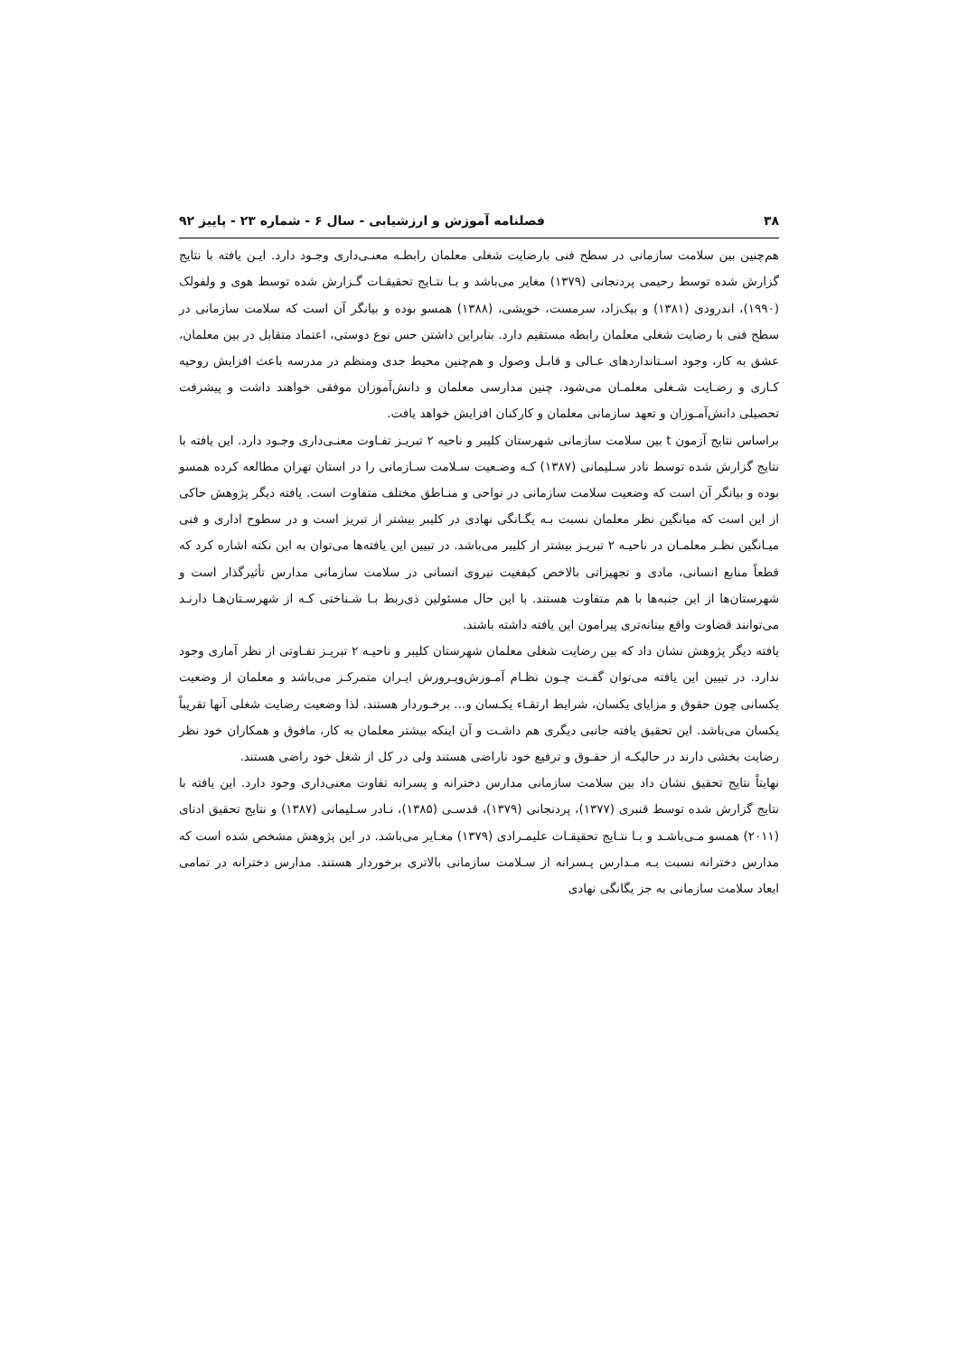۳۸ فصلنامه آموزش و ارزشیابی - سال ۶ - شماره ۲۳ - پاییز ۹۲
هم‌چنین بین سلامت سازمانی در سطح فنی بارضایت شغلی معلمان رابطـه معنـی‌داری وجـود دارد. ایـن یافته با نتایج گزارش شده توسط رحیمی پردنجانی (۱۳۷۹) مغایر می‌باشد و بـا نتـایج تحقیقـات گـزارش شده توسط هوی و ولفولک (۱۹۹۰)، اندرودی (۱۳۸۱) و بیک‌زاد، سرمست، خویشی، (۱۳۸۸) همسو بوده و بیانگر آن است که سلامت سازمانی در سطح فنی با رضایت شغلی معلمان رابطه مستقیم دارد. بنابراین داشتن حس نوع دوستی، اعتماد متقابل در بین معلمان، عشق به کار، وجود اسـتانداردهای عـالی و قابـل وصول و هم‌چنین محیط جدی ومنظم در مدرسه باعث افزایش روحیه کـاری و رضـایت شـغلی معلمـان می‌شود. چنین مدارسی معلمان و دانش‌آموزان موفقی خواهند داشت و پیشرفت تحصیلی دانش‌آمـوزان و تعهد سازمانی معلمان و کارکنان افزایش خواهد یافت.
براساس نتایج آزمون t بین سلامت سازمانی شهرستان کلیبر و ناحیه ۲ تبریـز تفـاوت معنـی‌داری وجـود دارد. این یافته با نتایج گزارش شده توسط نادر سـلیمانی (۱۳۸۷) کـه وضـعیت سـلامت سـازمانی را در استان تهران مطالعه کرده همسو بوده و بیانگر آن است که وضعیت سلامت سازمانی در نواحی و منـاطق مختلف متفاوت است. یافته دیگر پژوهش حاکی از این است که میانگین نظر معلمان نسبت بـه یگـانگی نهادی در کلیبر بیشتر از تبریز است و در سطوح اداری و فنی میـانگین نظـر معلمـان در ناحیـه ۲ تبریـز بیشتر از کلیبر می‌باشد. در تبیین این یافته‌ها می‌توان به این نکته اشاره کرد که قطعاً منابع انسانی، مادی و تجهیزاتی بالاخص کیفغیت نیروی انسانی در سلامت سازمانی مدارس تأثیرگذار است و شهرستان‌ها از این جنبه‌ها با هم متفاوت هستند. با این حال مسئولین ذی‌ربط بـا شـناختی کـه از شهرسـتان‌هـا دارنـد می‌توانند قضاوت واقع بینانه‌تری پیرامون این یافته داشته باشند.
یافته دیگر پژوهش نشان داد که بین رضایت شغلی معلمان شهرستان کلیبر و ناحیـه ۲ تبریـز تفـاوتی از نظر آماری وجود ندارد. در تبیین این یافته می‌توان گفـت چـون نظـام آمـوزش‌وپـرورش ایـران متمرکـز می‌باشد و معلمان از وضعیت یکسانی چون حقوق و مزایای یکسان، شرایط ارتقـاء یکـسان و... برخـوردار هستند. لذا وضعیت رضایت شغلی آنها تقریباً یکسان می‌باشد. این تحقیق یافته جانبی دیگری هم داشـت و آن اینکه بیشتر معلمان به کار، مافوق و همکاران خود نظر رضایت بخشی دارند در حالیکـه از حقـوق و ترفیع خود ناراضی هستند ولی در کل از شغل خود راضی هستند.
نهایتاً نتایج تحقیق نشان داد بین سلامت سازمانی مدارس دخترانه و پسرانه تفاوت معنی‌داری وجود دارد. این یافته با نتایج گزارش شده توسط قنبری (۱۳۷۷)، پردنجانی (۱۳۷۹)، قدسـی (۱۳۸۵)، نـادر سـلیمانی (۱۳۸۷) و نتایج تحقیق ادنای (۲۰۱۱) همسو مـی‌باشـد و بـا نتـایج تحقیقـات علیمـرادی (۱۳۷۹) مغـایر می‌باشد. در این پژوهش مشخص شده است که مدارس دخترانه نسبت بـه مـدارس پـسرانه از سـلامت سازمانی بالاتری برخوردار هستند. مدارس دخترانه در تمامی ابعاد سلامت سازمانی به جز یگانگی نهادی